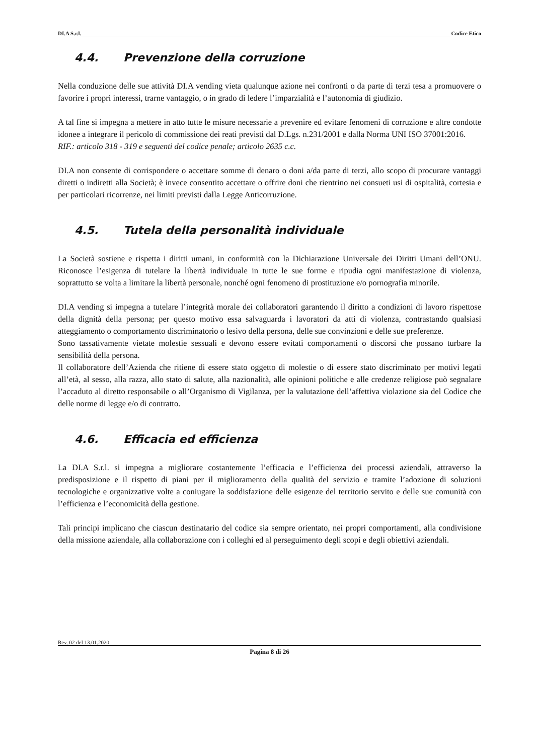DI.A S.r.l. Codice Etico
4.4. Prevenzione della corruzione
Nella conduzione delle sue attività DI.A vending vieta qualunque azione nei confronti o da parte di terzi tesa a promuovere o favorire i propri interessi, trarne vantaggio, o in grado di ledere l’imparzialità e l’autonomia di giudizio.
A tal fine si impegna a mettere in atto tutte le misure necessarie a prevenire ed evitare fenomeni di corruzione e altre condotte idonee a integrare il pericolo di commissione dei reati previsti dal D.Lgs. n.231/2001 e dalla Norma UNI ISO 37001:2016.
RIF.: articolo 318 - 319 e seguenti del codice penale; articolo 2635 c.c.
DI.A non consente di corrispondere o accettare somme di denaro o doni a/da parte di terzi, allo scopo di procurare vantaggi diretti o indiretti alla Società; è invece consentito accettare o offrire doni che rientrino nei consueti usi di ospitalità, cortesia e per particolari ricorrenze, nei limiti previsti dalla Legge Anticorruzione.
4.5. Tutela della personalità individuale
La Società sostiene e rispetta i diritti umani, in conformità con la Dichiarazione Universale dei Diritti Umani dell’ONU. Riconosce l’esigenza di tutelare la libertà individuale in tutte le sue forme e ripudia ogni manifestazione di violenza, soprattutto se volta a limitare la libertà personale, nonché ogni fenomeno di prostituzione e/o pornografia minorile.
DI.A vending si impegna a tutelare l’integrità morale dei collaboratori garantendo il diritto a condizioni di lavoro rispettose della dignità della persona; per questo motivo essa salvaguarda i lavoratori da atti di violenza, contrastando qualsiasi atteggiamento o comportamento discriminatorio o lesivo della persona, delle sue convinzioni e delle sue preferenze.
Sono tassativamente vietate molestie sessuali e devono essere evitati comportamenti o discorsi che possano turbare la sensibilità della persona.
Il collaboratore dell’Azienda che ritiene di essere stato oggetto di molestie o di essere stato discriminato per motivi legati all’età, al sesso, alla razza, allo stato di salute, alla nazionalità, alle opinioni politiche e alle credenze religiose può segnalare l’accaduto al diretto responsabile o all’Organismo di Vigilanza, per la valutazione dell’affettiva violazione sia del Codice che delle norme di legge e/o di contratto.
4.6. Efficacia ed efficienza
La DI.A S.r.l. si impegna a migliorare costantemente l’efficacia e l’efficienza dei processi aziendali, attraverso la predisposizione e il rispetto di piani per il miglioramento della qualità del servizio e tramite l’adozione di soluzioni tecnologiche e organizzative volte a coniugare la soddisfazione delle esigenze del territorio servito e delle sue comunità con l’efficienza e l’economicità della gestione.
Tali principi implicano che ciascun destinatario del codice sia sempre orientato, nei propri comportamenti, alla condivisione della missione aziendale, alla collaborazione con i colleghi ed al perseguimento degli scopi e degli obiettivi aziendali.
Rev. 02 del 13.01.2020
Pagina 8 di 26